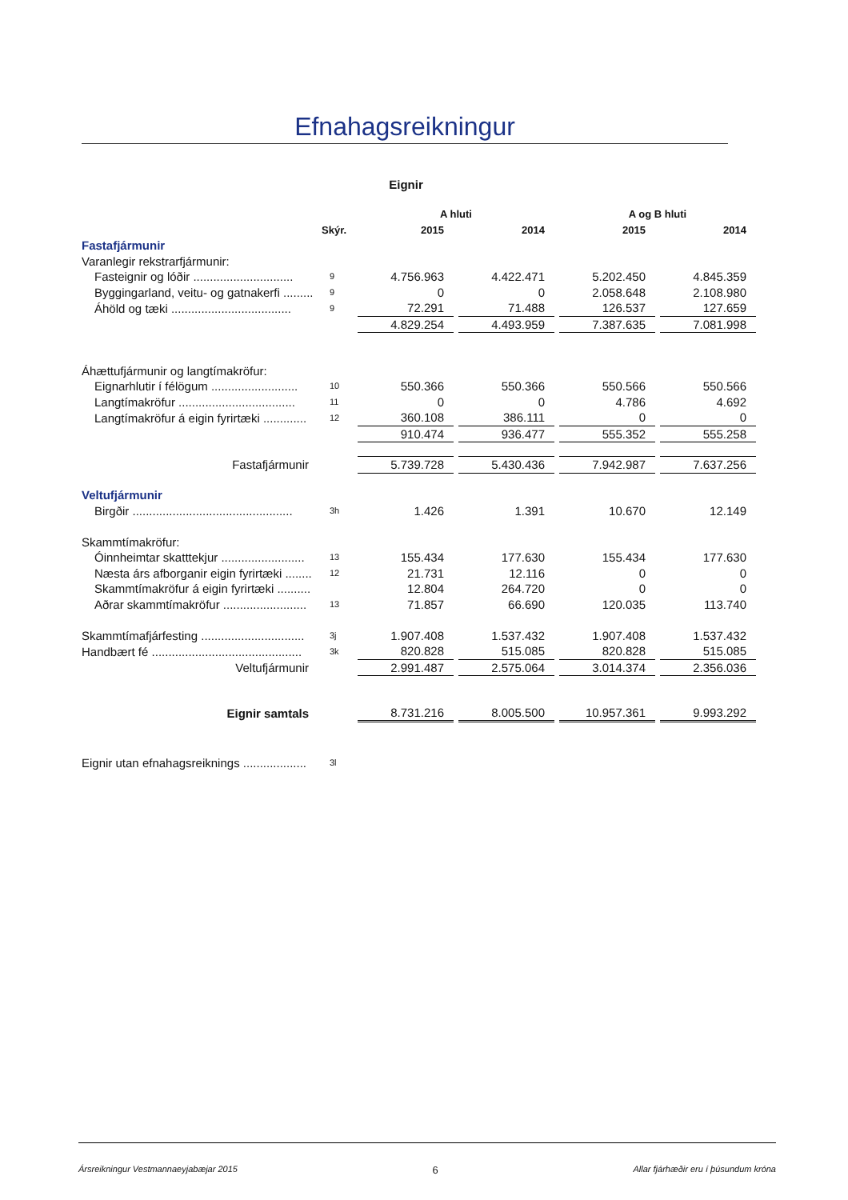Efnahagsreikningur
Eignir
| | | A hluti | | | | A og B hluti | | |
| --- | --- | --- | --- | --- | --- | --- | --- | --- |
| | Skýr. | 2015 | | 2014 | | 2015 | | 2014 |
| Fastafjármunir | | | | | | | | |
| Varanlegir rekstrarfjármunir: | | | | | | | | |
| Fasteignir og lóðir .............................. | 9 | 4.756.963 | | 4.422.471 | | 5.202.450 | | 4.845.359 |
| Byggingarland, veitu- og gatnakerfi ......... | 9 | 0 | | 0 | | 2.058.648 | | 2.108.980 |
| Áhöld og tæki .................................... | 9 | 72.291 | | 71.488 | | 126.537 | | 127.659 |
| | | 4.829.254 | | 4.493.959 | | 7.387.635 | | 7.081.998 |
| Áhættufjármunir og langtímakröfur: | | | | | | | | |
| Eignarhlutir í félögum .......................... | 10 | 550.366 | | 550.366 | | 550.566 | | 550.566 |
| Langtímakröfur ................................... | 11 | 0 | | 0 | | 4.786 | | 4.692 |
| Langtímakröfur á eigin fyrirtæki ............. | 12 | 360.108 | | 386.111 | | 0 | | 0 |
| | | 910.474 | | 936.477 | | 555.352 | | 555.258 |
| Fastafjármunir | | 5.739.728 | | 5.430.436 | | 7.942.987 | | 7.637.256 |
| Veltufjármunir | | | | | | | | |
| Birgðir ................................................ | 3h | 1.426 | | 1.391 | | 10.670 | | 12.149 |
| Skammtímakröfur: | | | | | | | | |
| Óinnheimtar skatttekjur ......................... | 13 | 155.434 | | 177.630 | | 155.434 | | 177.630 |
| Næsta árs afborganir eigin fyrirtæki ........ | 12 | 21.731 | | 12.116 | | 0 | | 0 |
| Skammtímakröfur á eigin fyrirtæki .......... | | 12.804 | | 264.720 | | 0 | | 0 |
| Aðrar skammtímakröfur ......................... | 13 | 71.857 | | 66.690 | | 120.035 | | 113.740 |
| Skammtímafjárfesting ............................... | 3j | 1.907.408 | | 1.537.432 | | 1.907.408 | | 1.537.432 |
| Handbært fé ............................................. | 3k | 820.828 | | 515.085 | | 820.828 | | 515.085 |
| Veltufjármunir | | 2.991.487 | | 2.575.064 | | 3.014.374 | | 2.356.036 |
| Eignir samtals | | 8.731.216 | | 8.005.500 | | 10.957.361 | | 9.993.292 |
| Eignir utan efnahagsreiknings ................... | 3l | | | | | | | |
Ársreikningur Vestmannaeyjabæjar 2015 6 Allar fjárhæðir eru í þúsundum króna